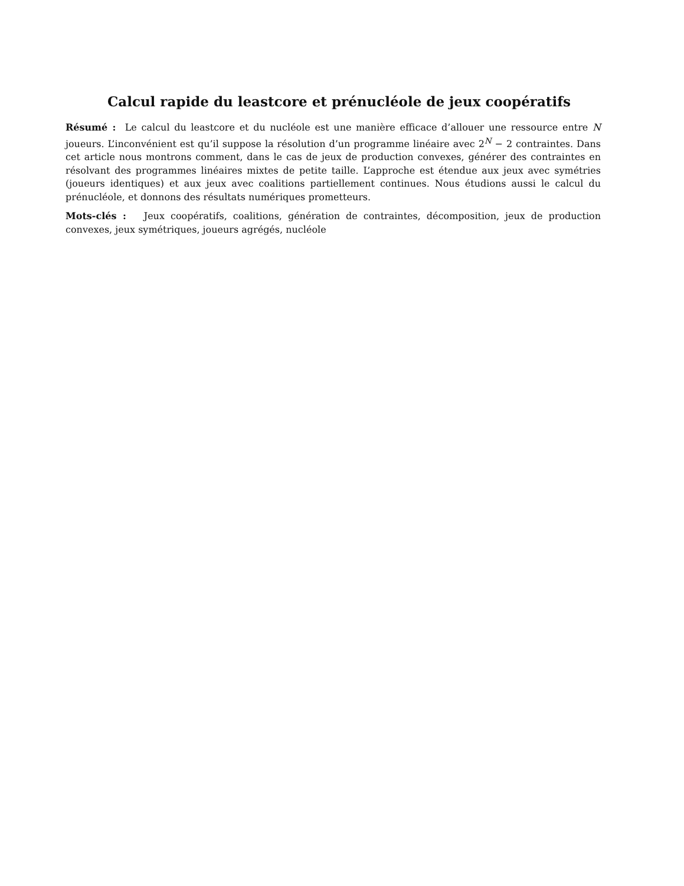Calcul rapide du leastcore et prénucléole de jeux coopératifs
Résumé : Le calcul du leastcore et du nucléole est une manière efficace d’allouer une ressource entre N joueurs. L’inconvénient est qu’il suppose la résolution d’un programme linéaire avec 2<sup>N</sup> − 2 contraintes. Dans cet article nous montrons comment, dans le cas de jeux de production convexes, générer des contraintes en résolvant des programmes linéaires mixtes de petite taille. L’approche est étendue aux jeux avec symétries (joueurs identiques) et aux jeux avec coalitions partiellement continues. Nous étudions aussi le calcul du prénucléole, et donnons des résultats numériques prometteurs.
Mots-clés : Jeux coopératifs, coalitions, génération de contraintes, décomposition, jeux de production convexes, jeux symétriques, joueurs agrégés, nucléole